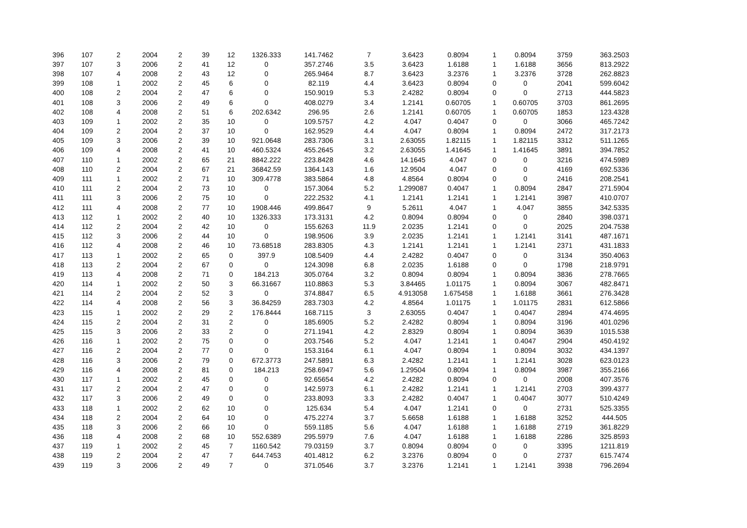| 396 | 107 | 2 | 2004 | 2 | 39 | 12 | 1326.333 | 141.7462 | 7 | 3.6423 | 0.8094 | 1 | 0.8094 | 3759 | 363.2503 |
| 397 | 107 | 3 | 2006 | 2 | 41 | 12 | 0 | 357.2746 | 3.5 | 3.6423 | 1.6188 | 1 | 1.6188 | 3656 | 813.2922 |
| 398 | 107 | 4 | 2008 | 2 | 43 | 12 | 0 | 265.9464 | 8.7 | 3.6423 | 3.2376 | 1 | 3.2376 | 3728 | 262.8823 |
| 399 | 108 | 1 | 2002 | 2 | 45 | 6 | 0 | 82.119 | 4.4 | 3.6423 | 0.8094 | 0 | 0 | 2041 | 599.6042 |
| 400 | 108 | 2 | 2004 | 2 | 47 | 6 | 0 | 150.9019 | 5.3 | 2.4282 | 0.8094 | 0 | 0 | 2713 | 444.5823 |
| 401 | 108 | 3 | 2006 | 2 | 49 | 6 | 0 | 408.0279 | 3.4 | 1.2141 | 0.60705 | 1 | 0.60705 | 3703 | 861.2695 |
| 402 | 108 | 4 | 2008 | 2 | 51 | 6 | 202.6342 | 296.95 | 2.6 | 1.2141 | 0.60705 | 1 | 0.60705 | 1853 | 123.4328 |
| 403 | 109 | 1 | 2002 | 2 | 35 | 10 | 0 | 109.5757 | 4.2 | 4.047 | 0.4047 | 0 | 0 | 3066 | 465.7242 |
| 404 | 109 | 2 | 2004 | 2 | 37 | 10 | 0 | 162.9529 | 4.4 | 4.047 | 0.8094 | 1 | 0.8094 | 2472 | 317.2173 |
| 405 | 109 | 3 | 2006 | 2 | 39 | 10 | 921.0648 | 283.7306 | 3.1 | 2.63055 | 1.82115 | 1 | 1.82115 | 3312 | 511.1265 |
| 406 | 109 | 4 | 2008 | 2 | 41 | 10 | 460.5324 | 455.2645 | 3.2 | 2.63055 | 1.41645 | 1 | 1.41645 | 3891 | 394.7852 |
| 407 | 110 | 1 | 2002 | 2 | 65 | 21 | 8842.222 | 223.8428 | 4.6 | 14.1645 | 4.047 | 0 | 0 | 3216 | 474.5989 |
| 408 | 110 | 2 | 2004 | 2 | 67 | 21 | 36842.59 | 1364.143 | 1.6 | 12.9504 | 4.047 | 0 | 0 | 4169 | 692.5336 |
| 409 | 111 | 1 | 2002 | 2 | 71 | 10 | 309.4778 | 383.5864 | 4.8 | 4.8564 | 0.8094 | 0 | 0 | 2416 | 208.2541 |
| 410 | 111 | 2 | 2004 | 2 | 73 | 10 | 0 | 157.3064 | 5.2 | 1.299087 | 0.4047 | 1 | 0.8094 | 2847 | 271.5904 |
| 411 | 111 | 3 | 2006 | 2 | 75 | 10 | 0 | 222.2532 | 4.1 | 1.2141 | 1.2141 | 1 | 1.2141 | 3987 | 410.0707 |
| 412 | 111 | 4 | 2008 | 2 | 77 | 10 | 1908.446 | 499.8647 | 9 | 5.2611 | 4.047 | 1 | 4.047 | 3855 | 342.5335 |
| 413 | 112 | 1 | 2002 | 2 | 40 | 10 | 1326.333 | 173.3131 | 4.2 | 0.8094 | 0.8094 | 0 | 0 | 2840 | 398.0371 |
| 414 | 112 | 2 | 2004 | 2 | 42 | 10 | 0 | 155.6263 | 11.9 | 2.0235 | 1.2141 | 0 | 0 | 2025 | 204.7538 |
| 415 | 112 | 3 | 2006 | 2 | 44 | 10 | 0 | 198.9506 | 3.9 | 2.0235 | 1.2141 | 1 | 1.2141 | 3141 | 487.1671 |
| 416 | 112 | 4 | 2008 | 2 | 46 | 10 | 73.68518 | 283.8305 | 4.3 | 1.2141 | 1.2141 | 1 | 1.2141 | 2371 | 431.1833 |
| 417 | 113 | 1 | 2002 | 2 | 65 | 0 | 397.9 | 108.5409 | 4.4 | 2.4282 | 0.4047 | 0 | 0 | 3134 | 350.4063 |
| 418 | 113 | 2 | 2004 | 2 | 67 | 0 | 0 | 124.3098 | 6.8 | 2.0235 | 1.6188 | 0 | 0 | 1798 | 218.9791 |
| 419 | 113 | 4 | 2008 | 2 | 71 | 0 | 184.213 | 305.0764 | 3.2 | 0.8094 | 0.8094 | 1 | 0.8094 | 3836 | 278.7665 |
| 420 | 114 | 1 | 2002 | 2 | 50 | 3 | 66.31667 | 110.8863 | 5.3 | 3.84465 | 1.01175 | 1 | 0.8094 | 3067 | 482.8471 |
| 421 | 114 | 2 | 2004 | 2 | 52 | 3 | 0 | 374.8847 | 6.5 | 4.913058 | 1.675458 | 1 | 1.6188 | 3661 | 276.3428 |
| 422 | 114 | 4 | 2008 | 2 | 56 | 3 | 36.84259 | 283.7303 | 4.2 | 4.8564 | 1.01175 | 1 | 1.01175 | 2831 | 612.5866 |
| 423 | 115 | 1 | 2002 | 2 | 29 | 2 | 176.8444 | 168.7115 | 3 | 2.63055 | 0.4047 | 1 | 0.4047 | 2894 | 474.4695 |
| 424 | 115 | 2 | 2004 | 2 | 31 | 2 | 0 | 185.6905 | 5.2 | 2.4282 | 0.8094 | 1 | 0.8094 | 3196 | 401.0296 |
| 425 | 115 | 3 | 2006 | 2 | 33 | 2 | 0 | 271.1941 | 4.2 | 2.8329 | 0.8094 | 1 | 0.8094 | 3639 | 1015.538 |
| 426 | 116 | 1 | 2002 | 2 | 75 | 0 | 0 | 203.7546 | 5.2 | 4.047 | 1.2141 | 1 | 0.4047 | 2904 | 450.4192 |
| 427 | 116 | 2 | 2004 | 2 | 77 | 0 | 0 | 153.3164 | 6.1 | 4.047 | 0.8094 | 1 | 0.8094 | 3032 | 434.1397 |
| 428 | 116 | 3 | 2006 | 2 | 79 | 0 | 672.3773 | 247.5891 | 6.3 | 2.4282 | 1.2141 | 1 | 1.2141 | 3028 | 623.0123 |
| 429 | 116 | 4 | 2008 | 2 | 81 | 0 | 184.213 | 258.6947 | 5.6 | 1.29504 | 0.8094 | 1 | 0.8094 | 3987 | 355.2166 |
| 430 | 117 | 1 | 2002 | 2 | 45 | 0 | 0 | 92.65654 | 4.2 | 2.4282 | 0.8094 | 0 | 0 | 2008 | 407.3576 |
| 431 | 117 | 2 | 2004 | 2 | 47 | 0 | 0 | 142.5973 | 6.1 | 2.4282 | 1.2141 | 1 | 1.2141 | 2703 | 399.4377 |
| 432 | 117 | 3 | 2006 | 2 | 49 | 0 | 0 | 233.8093 | 3.3 | 2.4282 | 0.4047 | 1 | 0.4047 | 3077 | 510.4249 |
| 433 | 118 | 1 | 2002 | 2 | 62 | 10 | 0 | 125.634 | 5.4 | 4.047 | 1.2141 | 0 | 0 | 2731 | 525.3355 |
| 434 | 118 | 2 | 2004 | 2 | 64 | 10 | 0 | 475.2274 | 3.7 | 5.6658 | 1.6188 | 1 | 1.6188 | 3252 | 444.505 |
| 435 | 118 | 3 | 2006 | 2 | 66 | 10 | 0 | 559.1185 | 5.6 | 4.047 | 1.6188 | 1 | 1.6188 | 2719 | 361.8229 |
| 436 | 118 | 4 | 2008 | 2 | 68 | 10 | 552.6389 | 295.5979 | 7.6 | 4.047 | 1.6188 | 1 | 1.6188 | 2286 | 325.8593 |
| 437 | 119 | 1 | 2002 | 2 | 45 | 7 | 1160.542 | 79.03159 | 3.7 | 0.8094 | 0.8094 | 0 | 0 | 3395 | 1211.819 |
| 438 | 119 | 2 | 2004 | 2 | 47 | 7 | 644.7453 | 401.4812 | 6.2 | 3.2376 | 0.8094 | 0 | 0 | 2737 | 615.7474 |
| 439 | 119 | 3 | 2006 | 2 | 49 | 7 | 0 | 371.0546 | 3.7 | 3.2376 | 1.2141 | 1 | 1.2141 | 3938 | 796.2694 |